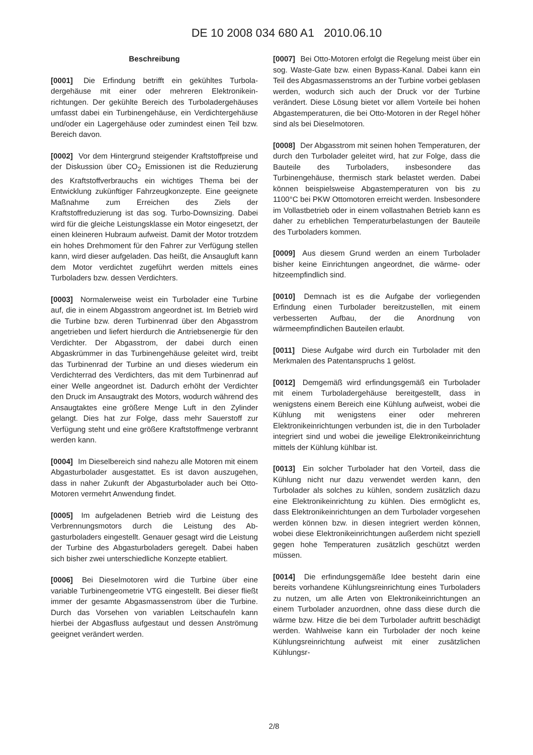DE 10 2008 034 680 A1 2010.06.10
Beschreibung
[0001] Die Erfindung betrifft ein gekühltes Turbola­dergehäuse mit einer oder mehreren Elektronikein­richtungen. Der gekühlte Bereich des Turboladerge­häuses umfasst dabei ein Turbinengehäuse, ein Ver­dichtergehäuse und/oder ein Lagergehäuse oder zu­mindest einen Teil bzw. Bereich davon.
[0002] Vor dem Hintergrund steigender Kraftstoff­preise und der Diskussion über CO<sub>2</sub> Emissionen ist die Reduzierung des Kraftstoffverbrauchs ein wichti­ges Thema bei der Entwicklung zukünftiger Fahr­zeugkonzepte. Eine geeignete Maßnahme zum Er­reichen des Ziels der Kraftstoffreduzierung ist das sog. Turbo-Downsizing. Dabei wird für die gleiche Leistungsklasse ein Motor eingesetzt, der einen klei­neren Hubraum aufweist. Damit der Motor trotzdem ein hohes Drehmoment für den Fahrer zur Verfügung stellen kann, wird dieser aufgeladen. Das heißt, die Ansaugluft kann dem Motor verdichtet zugeführt wer­den mittels eines Turboladers bzw. dessen Verdich­ters.
[0003] Normalerweise weist ein Turbolader eine Turbine auf, die in einem Abgasstrom angeordnet ist. Im Betrieb wird die Turbine bzw. deren Turbinenrad über den Abgasstrom angetrieben und liefert hier­durch die Antriebsenergie für den Verdichter. Der Ab­gasstrom, der dabei durch einen Abgaskrümmer in das Turbinengehäuse geleitet wird, treibt das Turbi­nenrad der Turbine an und dieses wiederum ein Ver­dichterrad des Verdichters, das mit dem Turbinenrad auf einer Welle angeordnet ist. Dadurch erhöht der Verdichter den Druck im Ansaugtrakt des Motors, wo­durch während des Ansaugtaktes eine größere Men­ge Luft in den Zylinder gelangt. Dies hat zur Folge, dass mehr Sauerstoff zur Verfügung steht und eine größere Kraftstoffmenge verbrannt werden kann.
[0004] Im Dieselbereich sind nahezu alle Motoren mit einem Abgasturbolader ausgestattet. Es ist da­von auszugehen, dass in naher Zukunft der Abgas­turbolader auch bei Otto-Motoren vermehrt Anwen­dung findet.
[0005] Im aufgeladenen Betrieb wird die Leistung des Verbrennungsmotors durch die Leistung des Ab­gasturboladers eingestellt. Genauer gesagt wird die Leistung der Turbine des Abgasturboladers geregelt. Dabei haben sich bisher zwei unterschiedliche Kon­zepte etabliert.
[0006] Bei Dieselmotoren wird die Turbine über eine variable Turbinengeometrie VTG eingestellt. Bei die­ser fließt immer der gesamte Abgasmassenstrom über die Turbine. Durch das Vorsehen von variablen Leitschaufeln kann hierbei der Abgasfluss aufgestaut und dessen Anströmung geeignet verändert werden.
[0007] Bei Otto-Motoren erfolgt die Regelung meist über ein sog. Waste-Gate bzw. einen Bypass-Kanal. Dabei kann ein Teil des Abgasmassenstroms an der Turbine vorbei geblasen werden, wodurch sich auch der Druck vor der Turbine verändert. Diese Lösung bietet vor allem Vorteile bei hohen Abgastemperatu­ren, die bei Otto-Motoren in der Regel höher sind als bei Dieselmotoren.
[0008] Der Abgasstrom mit seinen hohen Tempera­turen, der durch den Turbolader geleitet wird, hat zur Folge, dass die Bauteile des Turboladers, insbeson­dere das Turbinengehäuse, thermisch stark belastet werden. Dabei können beispielsweise Abgastempe­raturen von bis zu 1100°C bei PKW Ottomotoren er­reicht werden. Insbesondere im Vollastbetrieb oder in einem vollastnahen Betrieb kann es daher zu erheb­lichen Temperaturbelastungen der Bauteile des Tur­boladers kommen.
[0009] Aus diesem Grund werden an einem Turbo­lader bisher keine Einrichtungen angeordnet, die wärme- oder hitzeempfindlich sind.
[0010] Demnach ist es die Aufgabe der vorliegen­den Erfindung einen Turbolader bereitzustellen, mit einem verbesserten Aufbau, der die Anordnung von wärmeempfindlichen Bauteilen erlaubt.
[0011] Diese Aufgabe wird durch ein Turbolader mit den Merkmalen des Patentanspruchs 1 gelöst.
[0012] Demgemäß wird erfindungsgemäß ein Tur­bolader mit einem Turboladergehäuse bereitgestellt, dass in wenigstens einem Bereich eine Kühlung auf­weist, wobei die Kühlung mit wenigstens einer oder mehreren Elektronikeinrichtungen verbunden ist, die in den Turbolader integriert sind und wobei die jewei­lige Elektronikeinrichtung mittels der Kühlung kühlbar ist.
[0013] Ein solcher Turbolader hat den Vorteil, dass die Kühlung nicht nur dazu verwendet werden kann, den Turbolader als solches zu kühlen, sondern zu­sätzlich dazu eine Elektronikeinrichtung zu kühlen. Dies ermöglicht es, dass Elektronikeinrichtungen an dem Turbolader vorgesehen werden können bzw. in diesen integriert werden können, wobei diese Elek­tronikeinrichtungen außerdem nicht speziell gegen hohe Temperaturen zusätzlich geschützt werden müssen.
[0014] Die erfindungsgemäße Idee besteht darin eine bereits vorhandene Kühlungsreinrichtung eines Turboladers zu nutzen, um alle Arten von Elektronik­einrichtungen an einem Turbolader anzuordnen, ohne dass diese durch die wärme bzw. Hitze die bei dem Turbolader auftritt beschädigt werden. Wahlwei­se kann ein Turbolader der noch keine Kühlungsrein­richtung aufweist mit einer zusätzlichen Kühlungsr-
2/8